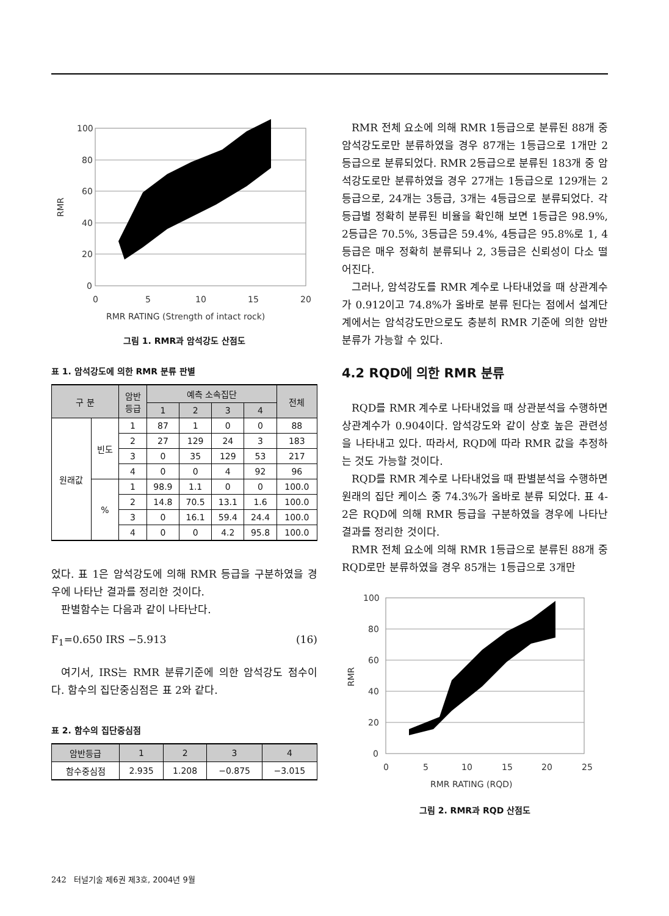100
80
60
40
20
0
0
5
10
15
20
RMR RATING (Strength of intact rock)
RMR
그림 1. RMR과 암석강도 산점도
표 1. 암석강도에 의한 RMR 분류 판별
| 구 분 | | 암반 등급 | 예측 소속집단 | | | | 전체 |
| --- | --- | --- | --- | --- | --- | --- | --- |
| | | | 1 | 2 | 3 | 4 | |
| 원래값 | 빈도 | 1 | 87 | 1 | 0 | 0 | 88 |
| | | 2 | 27 | 129 | 24 | 3 | 183 |
| | | 3 | 0 | 35 | 129 | 53 | 217 |
| | | 4 | 0 | 0 | 4 | 92 | 96 |
| | % | 1 | 98.9 | 1.1 | 0 | 0 | 100.0 |
| | | 2 | 14.8 | 70.5 | 13.1 | 1.6 | 100.0 |
| | | 3 | 0 | 16.1 | 59.4 | 24.4 | 100.0 |
| | | 4 | 0 | 0 | 4.2 | 95.8 | 100.0 |
었다. 표 1은 암석강도에 의해 RMR 등급을 구분하였을 경우에 나타난 결과를 정리한 것이다.
판별함수는 다음과 같이 나타난다.
F<sub>1</sub>=0.650 IRS −5.913 (16)
여기서, IRS는 RMR 분류기준에 의한 암석강도 점수이다. 함수의 집단중심점은 표 2와 같다.
표 2. 함수의 집단중심점
| 암반등급 | 1 | 2 | 3 | 4 |
| --- | --- | --- | --- | --- |
| 함수중심점 | 2.935 | 1.208 | −0.875 | −3.015 |
RMR 전체 요소에 의해 RMR 1등급으로 분류된 88개 중 암석강도로만 분류하였을 경우 87개는 1등급으로 1개만 2등급으로 분류되었다. RMR 2등급으로 분류된 183개 중 암석강도로만 분류하였을 경우 27개는 1등급으로 129개는 2등급으로, 24개는 3등급, 3개는 4등급으로 분류되었다. 각 등급별 정확히 분류된 비율을 확인해 보면 1등급은 98.9%, 2등급은 70.5%, 3등급은 59.4%, 4등급은 95.8%로 1, 4등급은 매우 정확히 분류되나 2, 3등급은 신뢰성이 다소 떨어진다.
그러나, 암석강도를 RMR 계수로 나타내었을 때 상관계수가 0.912이고 74.8%가 올바로 분류 된다는 점에서 설계단계에서는 암석강도만으로도 충분히 RMR 기준에 의한 암반분류가 가능할 수 있다.
4.2 RQD에 의한 RMR 분류
RQD를 RMR 계수로 나타내었을 때 상관분석을 수행하면 상관계수가 0.904이다. 암석강도와 같이 상호 높은 관련성을 나타내고 있다. 따라서, RQD에 따라 RMR 값을 추정하는 것도 가능할 것이다.
RQD를 RMR 계수로 나타내었을 때 판별분석을 수행하면 원래의 집단 케이스 중 74.3%가 올바로 분류 되었다. 표 4-2은 RQD에 의해 RMR 등급을 구분하였을 경우에 나타난 결과를 정리한 것이다.
RMR 전체 요소에 의해 RMR 1등급으로 분류된 88개 중 RQD로만 분류하였을 경우 85개는 1등급으로 3개만
100
80
60
40
20
0
0
5
10
15
20
25
RMR RATING (RQD)
RMR
그림 2. RMR과 RQD 산점도
242 터널기술 제6권 제3호, 2004년 9월